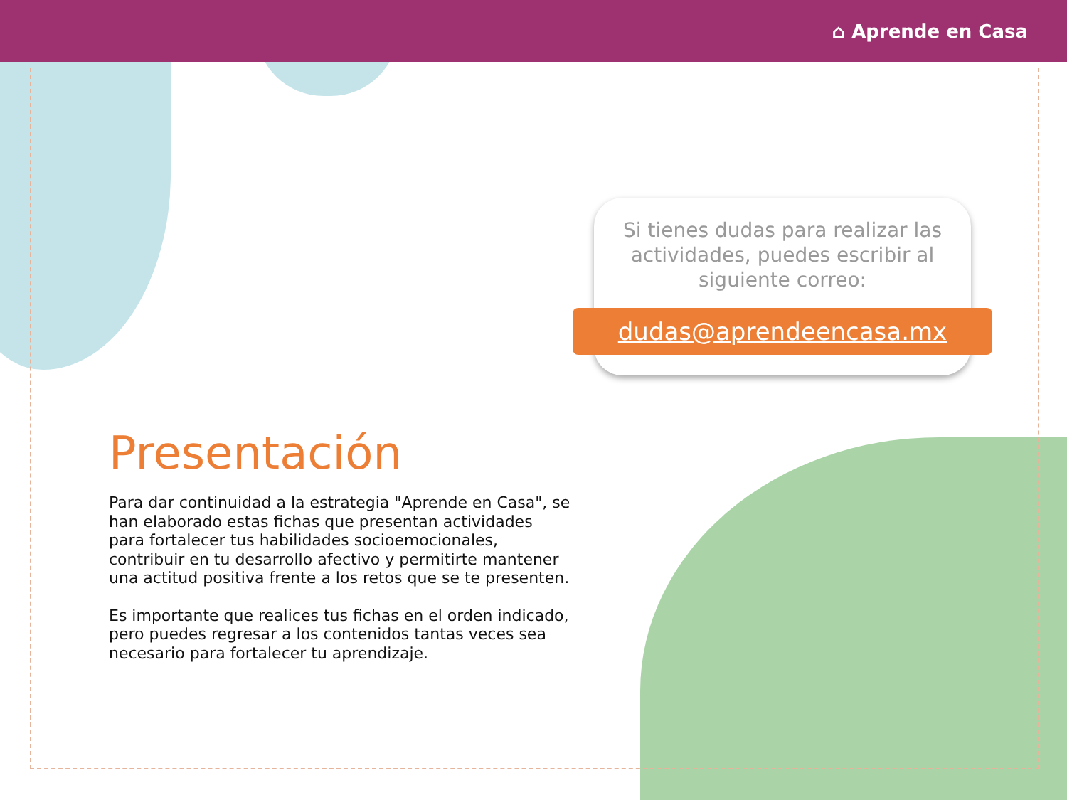⌂ Aprende en Casa
Si tienes dudas para realizar las actividades, puedes escribir al siguiente correo:
dudas@aprendeencasa.mx
Presentación
Para dar continuidad a la estrategia "Aprende en Casa", se han elaborado estas fichas que presentan actividades para fortalecer tus habilidades socioemocionales, contribuir en tu desarrollo afectivo y permitirte mantener una actitud positiva frente a los retos que se te presenten.
Es importante que realices tus fichas en el orden indicado, pero puedes regresar a los contenidos tantas veces sea necesario para fortalecer tu aprendizaje.